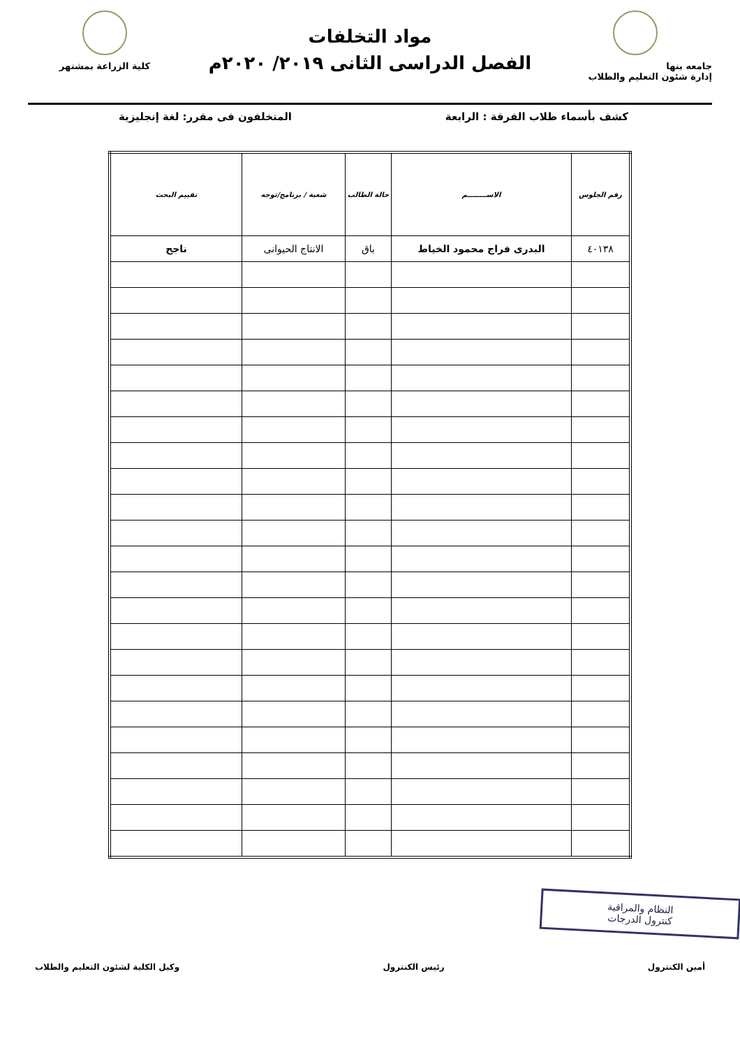جامعه بنها
إدارة شئون التعليم والطلاب
مواد التخلفات
الفصل الدراسى الثانى ٢٠١٩/ ٢٠٢٠م
كلية الزراعة بمشتهر
كشف بأسماء طلاب الفرقة : الرابعة المتخلفون فى مقرر: لغة إنجليزية
| رقم الجلوس | الاســــــــم | حالة الطالب | شعبة / برنامج/توجه | تقييم البحث |
| --- | --- | --- | --- | --- |
| ٤٠١٣٨ | البدرى فراج محمود الخياط | باق | الانتاج الحيوانى | ناجح |
النظام والمراقبة
كنترول الدرجات
أمين الكنترول رئيس الكنترول وكيل الكلية لشئون التعليم والطلاب